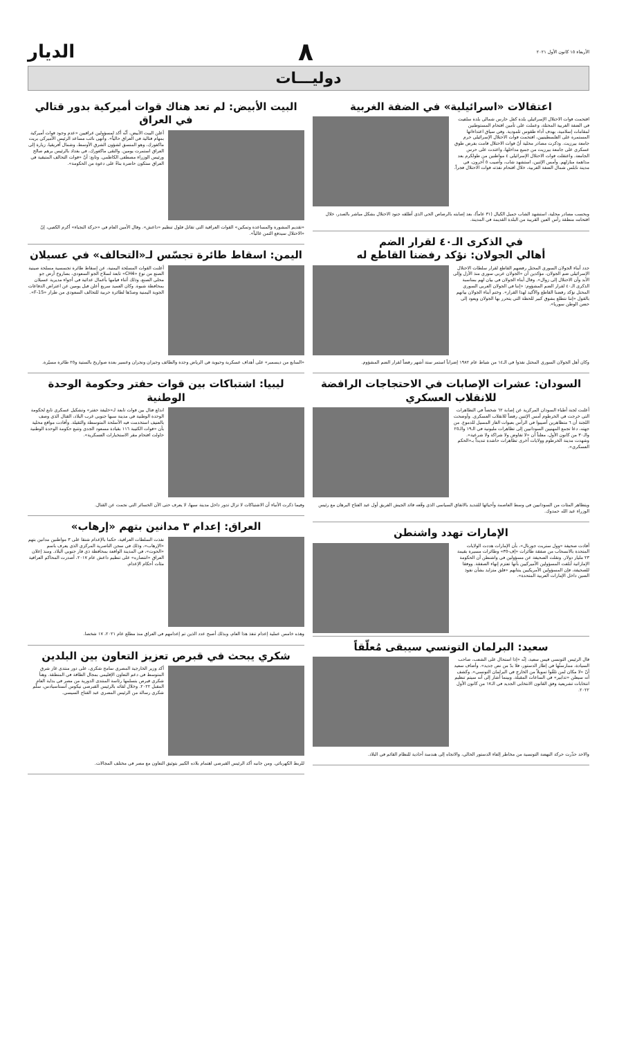الأربعاء ١٥ كانون الأول ٢٠٢١
٨
الديار
دوليـــات
اعتقالات «اسرائيلية» في الضفة الغربية
اقتحمت قوات الاحتلال الإسرائيلي بلدة كفل حارس شمالي بلدة سلفيت في الضفة الغربية المحتلة، وعملت على تأمين اقتحام المستوطنين لمقامات إسلامية، بهدف أداء طقوس تلمودية. وفي سياق اعتداءاتها المستمرة على الفلسطينيين، اقتحمت قوات الاحتلال الإسرائيلي حرم جامعة بيرزيت. وذكرت مصادر محلية أنّ قوات الاحتلال قامت بفرض طوق عسكري على جامعة بيرزيت من جميع مداخلها، واعتدت على حرس الجامعة. واعتقلت قوات الاحتلال الإسرائيلي ٤ مواطنين من طولكرم بعد مداهمة منازلهم. وأمس الإثنين، استشهد شاب، وأصيب ٥ آخرون، في مدينة نابلس شمال الضفة الغربية، خلال اقتحام نفذته قوات الاحتلال فجراً.
وبحسب مصادر محلية، استشهد الشاب جميل الكيال (٣١ عاماً)، بعد إصابته بالرصاص الحي الذي أطلقه جنود الاحتلال بشكل مباشر بالصدر، خلال اقتحامه منطقة رأس العين القريبة من البلدة القديمة في المدينة.
في الذكرى الـ٤٠ لقرار الضم
أهالي الجولان: نؤكد رفضنا القاطع له
جدد أبناء الجولان السوري المحتل رفضهم القاطع لقرار سلطات الاحتلال الإسرائيلي ضم الجولان، مؤكدين أن «الجولان عربي سوري منذ الأزل وإلى الأبد وأن الاحتلال إلى زوال». وقال أبناء الجولان في بيان لهم بمناسبة الذكرى الـ٤٠ لقرار الضم المشؤوم: «إننا في الجولان العربي السوري المحتل نؤكد رفضنا القاطع والأكيد لهذا القرار». وختم أبناء الجولان بيانهم بالقول «إننا نتطلع بشوق كبير للحظة التي يتحرر بها الجولان ويعود إلى حضن الوطن سوريا».
وكان أهل الجولان السوري المحتل نفذوا في الـ١٤ من شباط عام ١٩٨٢ إضراباً استمر ستة أشهر رفضاً لقرار الضم المشؤوم.
السودان: عشرات الإصابات في الاحتجاجات الرافضة للانقلاب العسكري
أعلنت لجنة أطباء السودان المركزية عن إصابة ٦٢ شخصاً في التظاهرات التي خرجت في الخرطوم أمس الإثنين رفضاً للانقلاب العسكري. وأوضحت اللجنة أن ٦ متظاهرين أصيبوا في الرأس بعبوات الغاز المسيل للدموع. من جهته، دعا تجمع المهنيين السودانيين إلى تظاهرات مليونية في الـ١٩ والـ٢٥ والـ٣٠ من كانون الأول، معلناً أن «لا تفاوض ولا شراكة ولا شرعية». وشهدت مدينة الخرطوم وولايات أخرى تظاهرات حاشدة تنديداً بـ«الحكم العسكري».
ويتظاهر المئات من السودانيين في وسط العاصمة وأحيائها للتنديد بالاتفاق السياسي الذي وقّعه قائد الجيش الفريق أول عبد الفتاح البرهان مع رئيس الوزراء عبد الله حمدوك.
الإمارات تهدد واشنطن
أفادت صحيفة «وول ستريت جورنال»، بأن الإمارات هددت الولايات المتحدة بالانسحاب من صفقة طائرات «إف-٣٥» وطائرات مسيرة بقيمة ٢٣ مليار دولار. ونقلت الصحيفة عن مسؤولين في واشنطن أن الحكومة الإماراتية أبلغت المسؤولين الأميركيين بأنها تعتزم إنهاء الصفقة. ووفقا للصحيفة، فإن المسؤولين الأمريكيين ينتابهم «قلق متزايد بشأن نفوذ الصين داخل الإمارات العربية المتحدة».
سعيد: البرلمان التونسي سيبقى مُعلّقاً
قال الرئيس التونسي قيس سعيد، إنّه «إذا استحال على الشعب، صاحب السيادة، ممارستُها في إطار الدستور، فلا بدّ من نص جديد». وأضاف سعيد أنّ «لا مكان لمن تلقّوا تمويلاً من الخارج في البرلمان التونسي». وكشف أنه سيعلن «تدابير» في الساعات المقبلة. وبينما أشار إلى أنه سيتم تنظيم انتخابات تشريعية وفق القانون الانتخابي الجديد في الـ١٧ من كانون الأول ٢٠٢٢.
والاحد حذّرت حركة النهضة التونسية من مخاطر إلغاء الدستور الحالي، والاتجاه إلى هندسة أحادية للنظام القائم في البلاد.
البيت الأبيض: لم تعد هناك قوات أميركية بدور قتالي في العراق
أعلن البيت الأبيض، أنّه أكد لمسؤولين عراقيين «عدم وجود قوات أميركية بمهام قتالية في العراق حالياً». وأنهى نائب مساعد الرئيس الأميركي بريت ماكغورك، وهو المنسق لشؤون الشرق الأوسط، وشمال أفريقيا، زيارة إلى العراق استمرت يومين. والتقى ماكغورك، في بغداد بالرئيس برهم صالح ورئيس الوزراء مصطفى الكاظمي. وتابع: أنّ «قوات التحالف المتبقية في العراق ستكون حاضرة بناءً على دعوة من الحكومة».
«تقديم المشورة والمساعدة وتمكين» القوات العراقية التي تقاتل فلول تنظيم «داعش». وقال الأمين العام في «حركة النجباء» أكرم الكعبي، إنّ «الاحتلال سيدفع الثمن غالياً».
اليمن: اسقاط طائرة تجسّس لـ«التحالف» في عسيلان
أعلنت القوات المسلحة اليمنية، عن إسقاط طائرة تجسسية مسلحة صينية الصنع من نوع «CH4» تابعة لسلاح الجو السعودي، بصاروخ أرض جو محلي الصنع، وذلك أثناء قيامها بأعمال عدائية في أجواء مديرية عسيلان بمحافظة شبوة. وكان العميد سريع أعلن قبل يومين عن اعتراض الدفاعات الجوية اليمنية وصدّها لطائرة حربية للتحالف السعودي من طراز «F-15».
«السابع من ديسمبر» على أهداف عسكرية وحيوية في الرياض وجدة والطائف وجيزان ونجران وعسير بعدة صواريخ بالستية و٢٥ طائرة مسيّرة.
ليبيا: اشتباكات بين قوات حفتر وحكومة الوحدة الوطنية
اندلع قتال بين قوات تابعة لـ«خليفة حفتر» وتشكيل عسكري تابع لحكومة الوحدة الوطنية في مدينة سبها جنوبي غرب البلاد، القتال الذي وصف بالعنيف استخدمت فيه الأسلحة المتوسطة والثقيلة. وأفادت مواقع محلية بأن «قوات الكتيبة ١١٦ بقيادة مسعود الجدي وتتبع حكومة الوحدة الوطنية حاولت اقتحام مقر الاستخبارات العسكرية».
وفيما ذكرت الأنباء أن الاشتباكات لا تزال تدور داخل مدينة سبها، لا يعرف حتى الآن الخسائر التي نجمت عن القتال.
العراق: إعدام ٣ مدانين بتهم «إرهاب»
نفذت السلطات العراقية، حكما بالإعدام شنقا على ٣ مواطنين مدانين بتهم «الإرهاب»، وذلك في سجن الناصرية المركزي الذي يعرف باسم «الحوت»، في المدينة الواقعة بمحافظة ذي قار جنوبي البلاد. ومنذ إعلان العراق «انتصاره» على تنظيم داعش عام ٢٠١٧، أصدرت المحاكم العراقية مئات أحكام الإعدام.
وهذه خامس عملية إعدام تنفذ هذا العام، وبذلك أصبح عدد الذين تم إعدامهم في العراق منذ مطلع عام ٢٠٢١، ١٧ شخصا.
شكري يبحث في قبرص تعزيز التعاون بين البلدين
أكد وزير الخارجية المصري سامح شكري، على دور منتدى غاز شرق المتوسط في دعم التعاون الإقليمي بمجال الطاقة في المنطقة. وهنأ شكري قبرص بتسلمها رئاسة المنتدى الدورية من مصر في بداية العام المقبل ٢٠٢٢. وخلال لقائه بالرئيس القبرصي نيكوس أنستاسيادس، سلّم شكري رسالة من الرئيس المصري عبد الفتاح السيسي.
للربط الكهربائي. ومن جانبه أكد الرئيس القبرصي اهتمام بلاده الكبير بتوثيق التعاون مع مصر في مختلف المجالات.